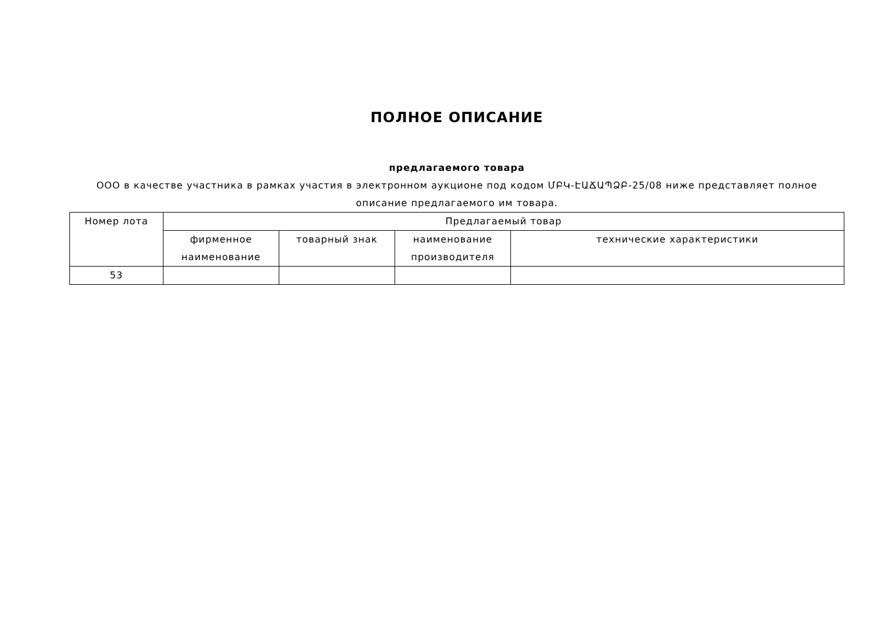ПОЛНОЕ ОПИСАНИЕ
предлагаемого товара
ООО в качестве участника в рамках участия в электронном аукционе под кодом ՄԲԿ-ԷԱՃԱՊՁԲ-25/08 ниже представляет полное описание предлагаемого им товара.
| Номер лота | Предлагаемый товар | | | |
| --- | --- | --- | --- | --- |
| | фирменное наименование | товарный знак | наименование производителя | технические характеристики |
| 53 | | | | |